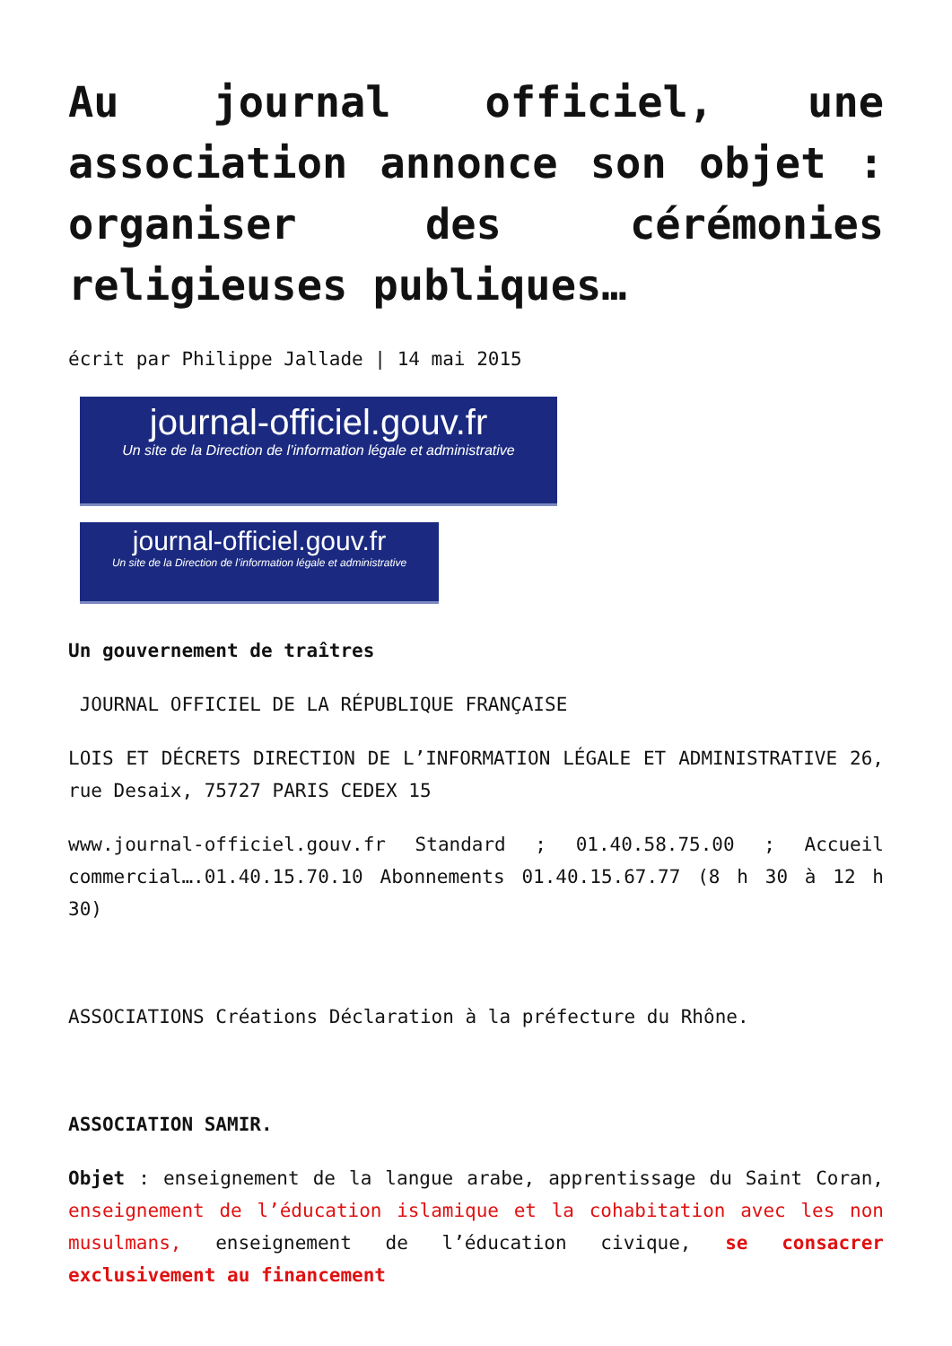Au journal officiel, une association annonce son objet : organiser des cérémonies religieuses publiques…
écrit par Philippe Jallade | 14 mai 2015
journal-officiel.gouv.fr
Un site de la Direction de l’information légale et administrative
journal-officiel.gouv.fr
Un site de la Direction de l’information légale et administrative
Un gouvernement de traîtres
JOURNAL OFFICIEL DE LA RÉPUBLIQUE FRANÇAISE
LOIS ET DÉCRETS DIRECTION DE L’INFORMATION LÉGALE ET ADMINISTRATIVE 26, rue Desaix, 75727 PARIS CEDEX 15
www.journal-officiel.gouv.fr Standard ; 01.40.58.75.00 ; Accueil commercial….01.40.15.70.10 Abonnements 01.40.15.67.77 (8 h 30 à 12 h 30)
ASSOCIATIONS Créations Déclaration à la préfecture du Rhône.
ASSOCIATION SAMIR.
Objet : enseignement de la langue arabe, apprentissage du Saint Coran, enseignement de l’éducation islamique et la cohabitation avec les non musulmans, enseignement de l’éducation civique, se consacrer exclusivement au financement